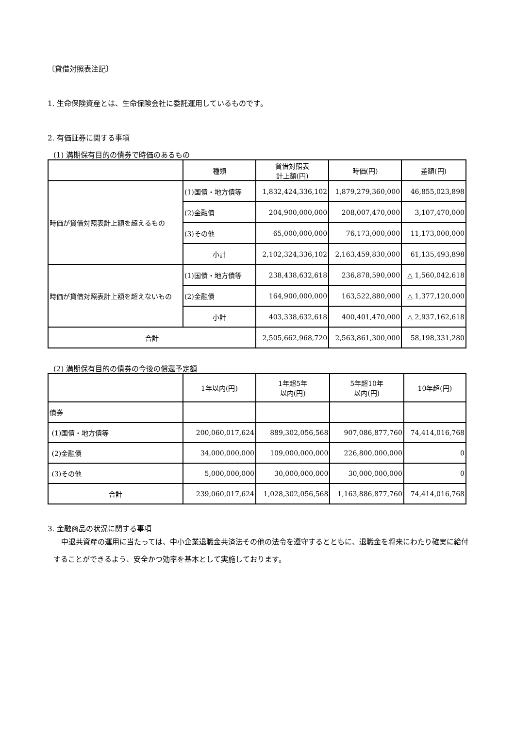〔貸借対照表注記〕
1. 生命保険資産とは、生命保険会社に委託運用しているものです。
2. 有価証券に関する事項
(1) 満期保有目的の債券で時価のあるもの
| | 種類 | 貸借対照表 計上額(円) | 時価(円) | 差額(円) |
| --- | --- | --- | --- | --- |
| 時価が貸借対照表計上額を超えるもの | (1)国債・地方債等 | 1,832,424,336,102 | 1,879,279,360,000 | 46,855,023,898 |
| | (2)金融債 | 204,900,000,000 | 208,007,470,000 | 3,107,470,000 |
| | (3)その他 | 65,000,000,000 | 76,173,000,000 | 11,173,000,000 |
| | 小計 | 2,102,324,336,102 | 2,163,459,830,000 | 61,135,493,898 |
| 時価が貸借対照表計上額を超えないもの | (1)国債・地方債等 | 238,438,632,618 | 236,878,590,000 | △ 1,560,042,618 |
| | (2)金融債 | 164,900,000,000 | 163,522,880,000 | △ 1,377,120,000 |
| | 小計 | 403,338,632,618 | 400,401,470,000 | △ 2,937,162,618 |
| 合計 | | 2,505,662,968,720 | 2,563,861,300,000 | 58,198,331,280 |
(2) 満期保有目的の債券の今後の償還予定額
| | 1年以内(円) | 1年超5年 以内(円) | 5年超10年 以内(円) | 10年超(円) |
| --- | --- | --- | --- | --- |
| 債券 | | | | |
| (1)国債・地方債等 | 200,060,017,624 | 889,302,056,568 | 907,086,877,760 | 74,414,016,768 |
| (2)金融債 | 34,000,000,000 | 109,000,000,000 | 226,800,000,000 | 0 |
| (3)その他 | 5,000,000,000 | 30,000,000,000 | 30,000,000,000 | 0 |
| 合計 | 239,060,017,624 | 1,028,302,056,568 | 1,163,886,877,760 | 74,414,016,768 |
3. 金融商品の状況に関する事項
中退共資産の運用に当たっては、中小企業退職金共済法その他の法令を遵守するとともに、退職金を将来にわたり確実に給付することができるよう、安全かつ効率を基本として実施しております。